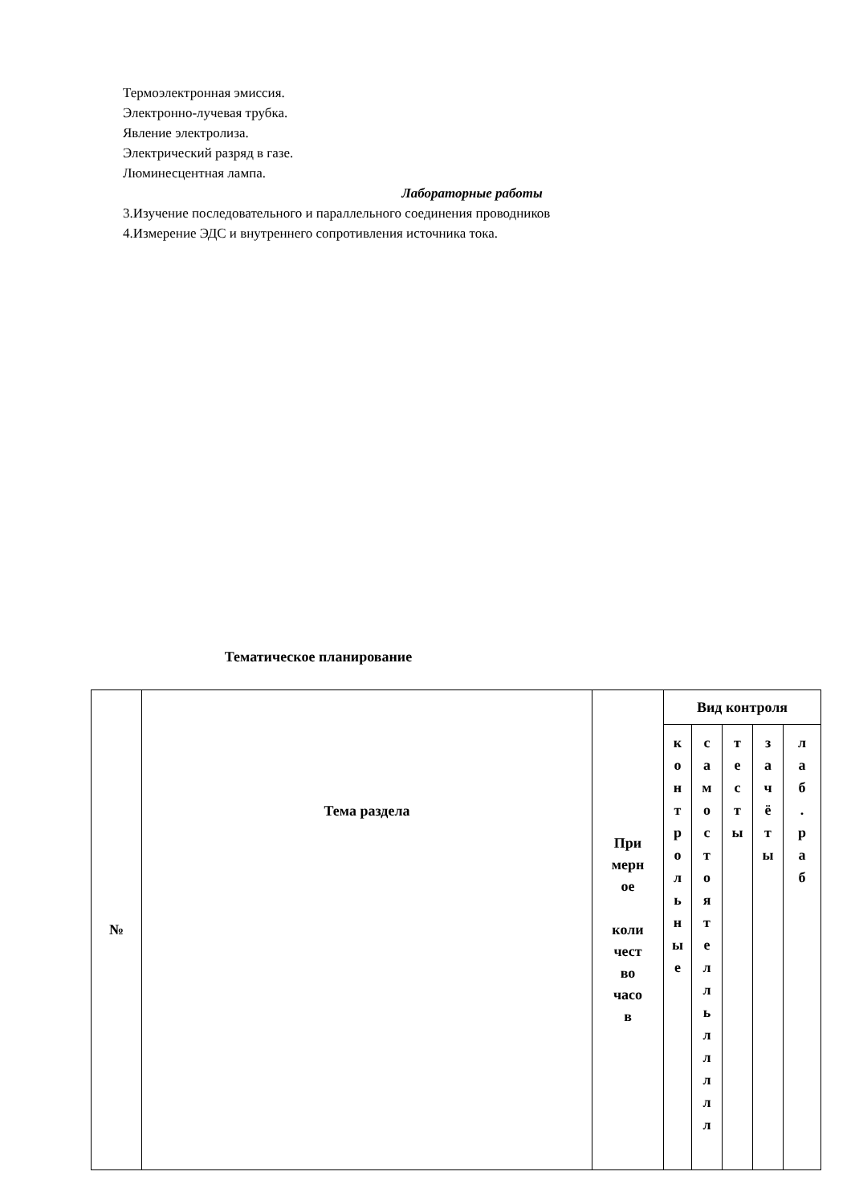Термоэлектронная эмиссия.
Электронно-лучевая трубка.
Явление электролиза.
Электрический разряд в газе.
Люминесцентная лампа.
Лабораторные работы
3.Изучение последовательного и параллельного соединения проводников
4.Измерение ЭДС и внутреннего сопротивления источника тока.
Тематическое планирование
| № | Тема раздела | При мерн ое коли чест во часо в | Вид контроля | | | | |
| | | | к о н т р о л ь н ы е | с а м о с т о я т е л л ь л л л л л | т е с т ы | з а ч ё т ы | л а б . р а б |